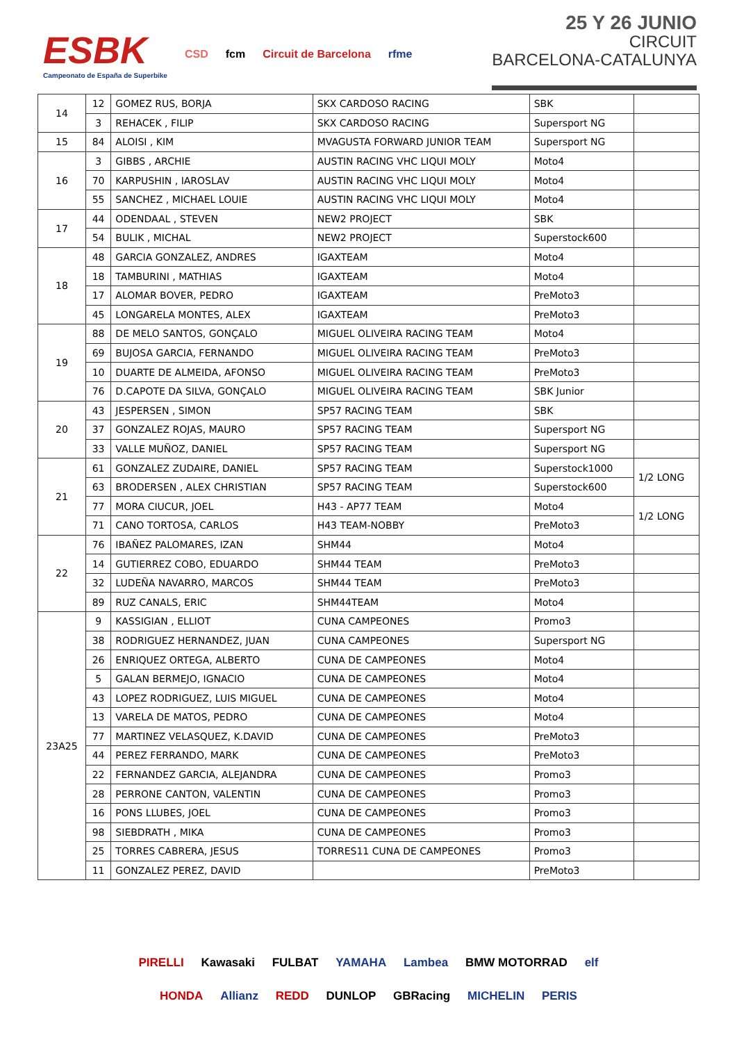ESBK
Campeonato de España de Superbike
CSD fcm Circuit de Barcelona rfme
25 Y 26 JUNIO
CIRCUIT
BARCELONA-CATALUNYA
| 14 | 12 | GOMEZ RUS, BORJA | SKX CARDOSO RACING | SBK | |
| | 3 | REHACEK , FILIP | SKX CARDOSO RACING | Supersport NG | |
| 15 | 84 | ALOISI , KIM | MVAGUSTA FORWARD JUNIOR TEAM | Supersport NG | |
| 16 | 3 | GIBBS , ARCHIE | AUSTIN RACING VHC LIQUI MOLY | Moto4 | |
| | 70 | KARPUSHIN , IAROSLAV | AUSTIN RACING VHC LIQUI MOLY | Moto4 | |
| | 55 | SANCHEZ , MICHAEL LOUIE | AUSTIN RACING VHC LIQUI MOLY | Moto4 | |
| 17 | 44 | ODENDAAL , STEVEN | NEW2 PROJECT | SBK | |
| | 54 | BULIK , MICHAL | NEW2 PROJECT | Superstock600 | |
| 18 | 48 | GARCIA GONZALEZ, ANDRES | IGAXTEAM | Moto4 | |
| | 18 | TAMBURINI , MATHIAS | IGAXTEAM | Moto4 | |
| | 17 | ALOMAR BOVER, PEDRO | IGAXTEAM | PreMoto3 | |
| | 45 | LONGARELA MONTES, ALEX | IGAXTEAM | PreMoto3 | |
| 19 | 88 | DE MELO SANTOS, GONÇALO | MIGUEL OLIVEIRA RACING TEAM | Moto4 | |
| | 69 | BUJOSA GARCIA, FERNANDO | MIGUEL OLIVEIRA RACING TEAM | PreMoto3 | |
| | 10 | DUARTE DE ALMEIDA, AFONSO | MIGUEL OLIVEIRA RACING TEAM | PreMoto3 | |
| | 76 | D.CAPOTE DA SILVA, GONÇALO | MIGUEL OLIVEIRA RACING TEAM | SBK Junior | |
| 20 | 43 | JESPERSEN , SIMON | SP57 RACING TEAM | SBK | |
| | 37 | GONZALEZ ROJAS, MAURO | SP57 RACING TEAM | Supersport NG | |
| | 33 | VALLE MUÑOZ, DANIEL | SP57 RACING TEAM | Supersport NG | |
| 21 | 61 | GONZALEZ ZUDAIRE, DANIEL | SP57 RACING TEAM | Superstock1000 | 1/2 LONG |
| | 63 | BRODERSEN , ALEX CHRISTIAN | SP57 RACING TEAM | Superstock600 | |
| | 77 | MORA CIUCUR, JOEL | H43 - AP77 TEAM | Moto4 | 1/2 LONG |
| | 71 | CANO TORTOSA, CARLOS | H43 TEAM-NOBBY | PreMoto3 | |
| 22 | 76 | IBAÑEZ PALOMARES, IZAN | SHM44 | Moto4 | |
| | 14 | GUTIERREZ COBO, EDUARDO | SHM44 TEAM | PreMoto3 | |
| | 32 | LUDEÑA NAVARRO, MARCOS | SHM44 TEAM | PreMoto3 | |
| | 89 | RUZ CANALS, ERIC | SHM44TEAM | Moto4 | |
| 23A25 | 9 | KASSIGIAN , ELLIOT | CUNA CAMPEONES | Promo3 | |
| | 38 | RODRIGUEZ HERNANDEZ, JUAN | CUNA CAMPEONES | Supersport NG | |
| | 26 | ENRIQUEZ ORTEGA, ALBERTO | CUNA DE CAMPEONES | Moto4 | |
| | 5 | GALAN BERMEJO, IGNACIO | CUNA DE CAMPEONES | Moto4 | |
| | 43 | LOPEZ RODRIGUEZ, LUIS MIGUEL | CUNA DE CAMPEONES | Moto4 | |
| | 13 | VARELA DE MATOS, PEDRO | CUNA DE CAMPEONES | Moto4 | |
| | 77 | MARTINEZ VELASQUEZ, K.DAVID | CUNA DE CAMPEONES | PreMoto3 | |
| | 44 | PEREZ FERRANDO, MARK | CUNA DE CAMPEONES | PreMoto3 | |
| | 22 | FERNANDEZ GARCIA, ALEJANDRA | CUNA DE CAMPEONES | Promo3 | |
| | 28 | PERRONE CANTON, VALENTIN | CUNA DE CAMPEONES | Promo3 | |
| | 16 | PONS LLUBES, JOEL | CUNA DE CAMPEONES | Promo3 | |
| | 98 | SIEBDRATH , MIKA | CUNA DE CAMPEONES | Promo3 | |
| | 25 | TORRES CABRERA, JESUS | TORRES11 CUNA DE CAMPEONES | Promo3 | |
| | 11 | GONZALEZ PEREZ, DAVID | | PreMoto3 | |
PIRELLI Kawasaki FULBAT YAMAHA Lambea BMW MOTORRAD elf
HONDA Allianz REDD DUNLOP GBRacing MICHELIN PERIS